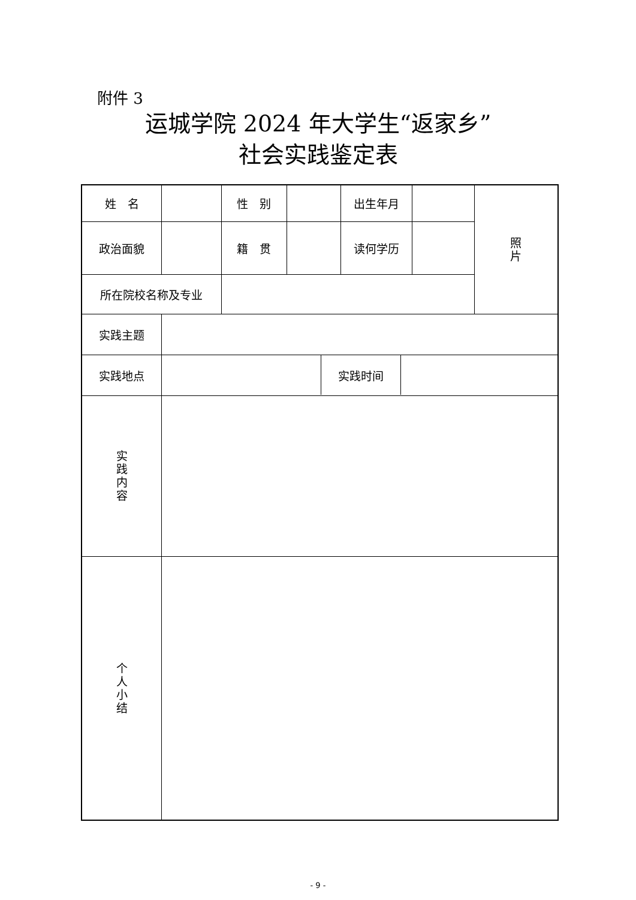附件 3
运城学院 2024 年大学生“返家乡”
社会实践鉴定表
| 姓 名 | | 性 别 | | 出生年月 | | 照 片 |
| 政治面貌 | | 籍 贯 | | 读何学历 | | |
| 所在院校名称及专业 | | | | | | |
| 实践主题 | | | | | | |
| 实践地点 | / / 实践时间 / / | | | | | |
| 实 践 内 容 | | | | | | |
| 个 人 小 结 | | | | | | |
- 9 -